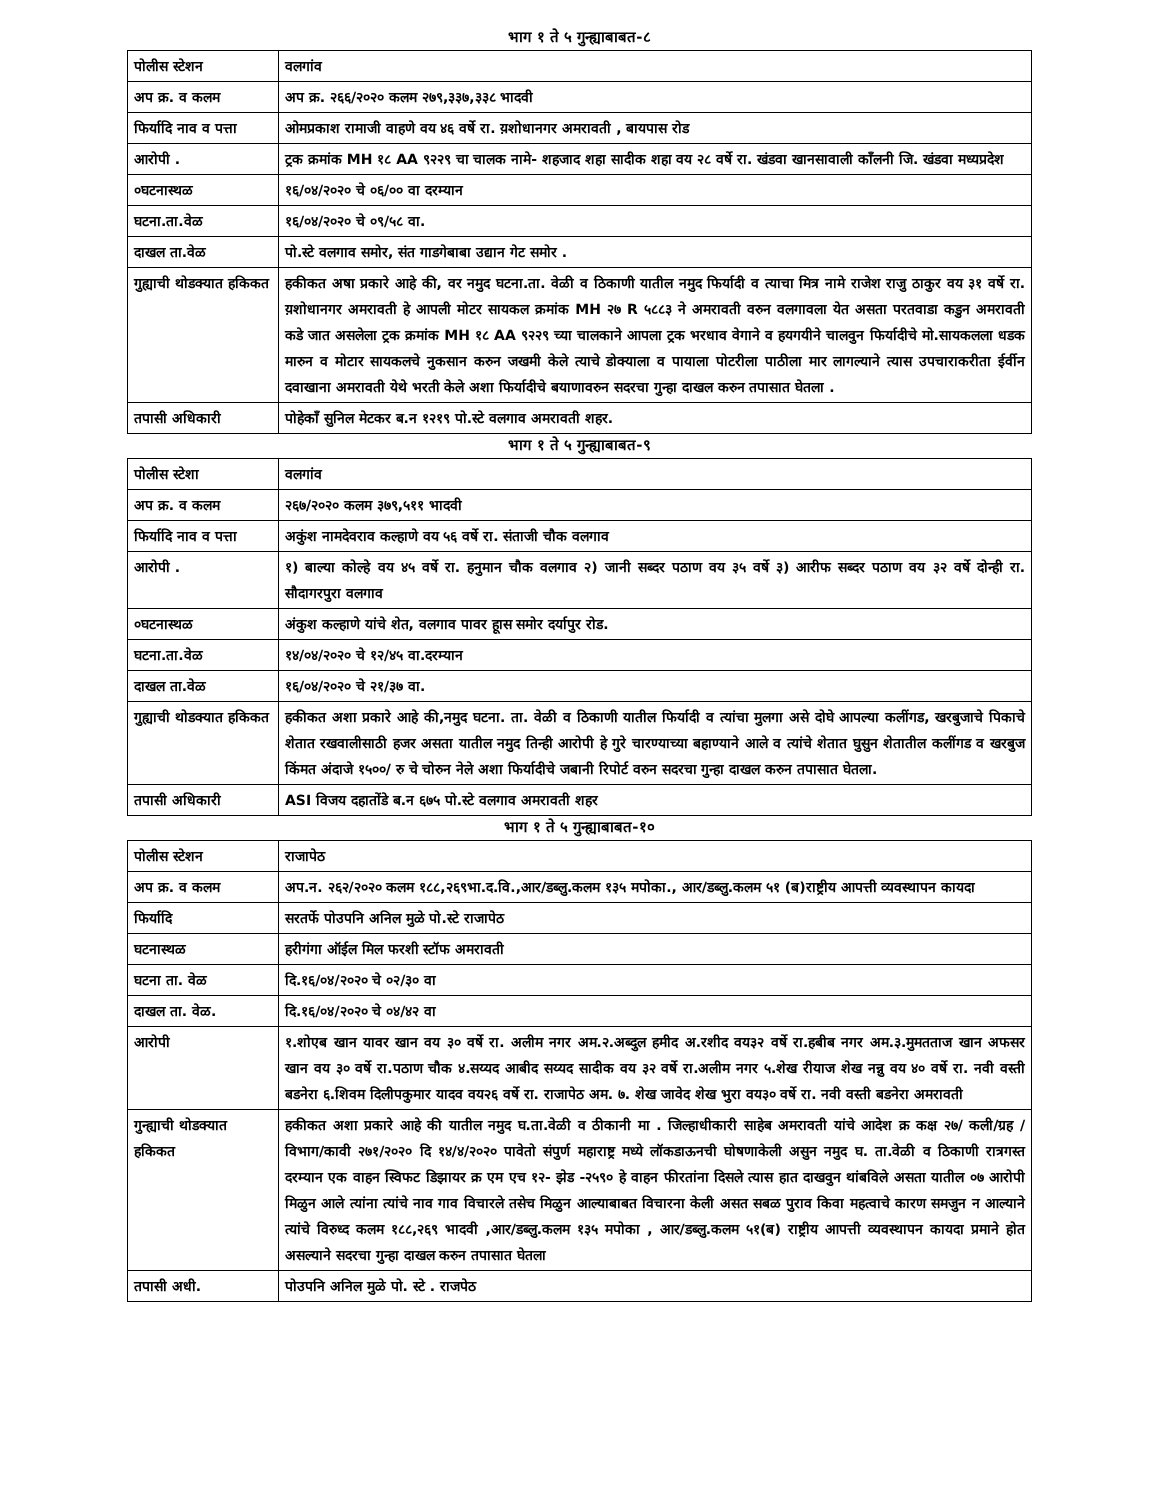भाग १ ते ५ गुन्ह्याबाबत-८
| पोलीस स्टेशन | वलगांव |
| अप क्र. व कलम | अप क्र. २६६/२०२० कलम २७९,३३७,३३८ भादवी |
| फिर्यादि नाव व पत्ता | ओमप्रकाश रामाजी वाहणे वय ४६ वर्षे रा. य़शोधानगर अमरावती , बायपास रोड |
| आरोपी . | ट्रक क्रमांक MH १८ AA ९२२९ चा चालक नामे- शहजाद शहा सादीक शहा वय २८ वर्षे रा. खंडवा खानसावाली कॉंलनी जि. खंडवा मध्यप्रदेश |
| ०घटनास्थळ | १६/०४/२०२० चे ०६/०० वा दरम्यान |
| घटना.ता.वेळ | १६/०४/२०२० चे ०९/५८ वा. |
| दाखल ता.वेळ | पो.स्टे वलगाव समोर, संत गाडगेबाबा उद्यान गेट समोर . |
| गुह्याची थोडक्यात हकिकत | हकीकत अषा प्रकारे आहे की, वर नमुद घटना.ता. वेळी व ठिकाणी यातील नमुद फिर्यादी व त्याचा मित्र नामे राजेश राजु ठाकुर वय ३१ वर्षे रा. य़शोधानगर अमरावती हे आपली मोटर सायकल क्रमांक MH २७ R ५८८३ ने अमरावती वरुन वलगावला येत असता परतवाडा कडुन अमरावती कडे जात असलेला ट्रक क्रमांक MH १८ AA ९२२९ च्या चालकाने आपला ट्रक भरधाव वेगाने व हयगयीने चालवुन फिर्यादीचे मो.सायकलला धडक मारुन व मोटार सायकलचे नुकसान करुन जखमी केले त्याचे डोक्याला व पायाला पोटरीला पाठीला मार लागल्याने त्यास उपचाराकरीता ईर्वीन दवाखाना अमरावती येथे भरती केले अशा फिर्यादीचे बयाणावरुन सदरचा गुन्हा दाखल करुन तपासात घेतला . |
| तपासी अधिकारी | पोहेकाँ सुनिल मेटकर ब.न १२१९ पो.स्टे वलगाव अमरावती शहर. |
भाग १ ते ५ गुन्ह्याबाबत-९
| पोलीस स्टेशा | वलगांव |
| अप क्र. व कलम | २६७/२०२० कलम ३७९,५११ भादवी |
| फिर्यादि नाव व पत्ता | अकुंश नामदेवराव कल्हाणे वय ५६ वर्षे रा. संताजी चौक वलगाव |
| आरोपी . | १) बाल्या कोल्हे वय ४५ वर्षे रा. हनुमान चौक वलगाव २) जानी सब्दर पठाण वय ३५ वर्षे ३) आरीफ सब्दर पठाण वय ३२ वर्षे दोन्ही रा. सौदागरपुरा वलगाव |
| ०घटनास्थळ | अंकुश कल्हाणे यांचे शेत, वलगाव पावर हूास समोर दर्यापुर रोड. |
| घटना.ता.वेळ | १४/०४/२०२० चे १२/४५ वा.दरम्यान |
| दाखल ता.वेळ | १६/०४/२०२० चे २१/३७ वा. |
| गुह्याची थोडक्यात हकिकत | हकीकत अशा प्रकारे आहे की,नमुद घटना. ता. वेळी व ठिकाणी यातील फिर्यादी व त्यांचा मुलगा असे दोघे आपल्या कलींगड, खरबुजाचे पिकाचे शेतात रखवालीसाठी हजर असता यातील नमुद तिन्ही आरोपी हे गुरे चारण्याच्या बहाण्याने आले व त्यांचे शेतात घुसुन शेतातील कलींगड व खरबुज किंमत अंदाजे १५००/ रु चे चोरुन नेले अशा फिर्यादीचे जबानी रिपोर्ट वरुन सदरचा गुन्हा दाखल करुन तपासात घेतला. |
| तपासी अधिकारी | ASI विजय दहातोंडे ब.न ६७५ पो.स्टे वलगाव अमरावती शहर |
भाग १ ते ५ गुन्ह्याबाबत-१०
| पोलीस स्टेशन | राजापेठ |
| अप क्र. व कलम | अप.न. २६२/२०२० कलम १८८,२६९भा.द.वि.,आर/डब्लु.कलम १३५ मपोका., आर/डब्लु.कलम ५१ (ब)राष्ट्रीय आपत्ती व्यवस्थापन कायदा |
| फिर्यादि | सरतर्फे पोउपनि अनिल मुळे पो.स्टे राजापेठ |
| घटनास्थळ | हरीगंगा ऑईल मिल फरशी स्टॉफ अमरावती |
| घटना ता. वेळ | दि.१६/०४/२०२० चे ०२/३० वा |
| दाखल ता. वेळ. | दि.१६/०४/२०२० चे ०४/४२ वा |
| आरोपी | १.शोएब खान यावर खान वय ३० वर्षे रा. अलीम नगर अम.२.अब्दुल हमीद अ.रशीद वय३२ वर्षे रा.हबीब नगर अम.३.मुमतताज खान अफसर खान वय ३० वर्षे रा.पठाण चौक ४.सय्यद आबीद सय्यद सादीक वय ३२ वर्षे रा.अलीम नगर ५.शेख रीयाज शेख नन्नु वय ४० वर्षे रा. नवी वस्ती बडनेरा ६.शिवम दिलीपकुमार यादव वय२६ वर्षे रा. राजापेठ अम. ७. शेख जावेद शेख भुरा वय३० वर्षे रा. नवी वस्ती बडनेरा अमरावती |
| गुन्ह्याची थोडक्यात हकिकत | हकीकत अशा प्रकारे आहे की यातील नमुद घ.ता.वेळी व ठीकानी मा . जिल्हाधीकारी साहेब अमरावती यांचे आदेश क्र कक्ष २७/ कली/ग्रह /विभाग/कावी २७१/२०२० दि १४/४/२०२० पावेतो संपुर्ण महाराष्ट्र मध्ये लॉकडाऊनची घोषणाकेली असुन नमुद घ. ता.वेळी व ठिकाणी रात्रगस्त दरम्यान एक वाहन स्विफट डिझायर क्र एम एच १२- झेड -२५९० हे वाहन फीरतांना दिसले त्यास हात दाखवुन थांबविले असता यातील ०७ आरोपी मिळुन आले त्यांना त्यांचे नाव गाव विचारले तसेच मिळुन आल्याबाबत विचारना केली असत सबळ पुराव किवा महत्वाचे कारण समजुन न आल्याने त्यांचे विरुध्द कलम १८८,२६९ भादवी ,आर/डब्लु.कलम १३५ मपोका , आर/डब्लु.कलम ५१(ब) राष्ट्रीय आपत्ती व्यवस्थापन कायदा प्रमाने होत असल्याने सदरचा गुन्हा दाखल करुन तपासात घेतला |
| तपासी अधी. | पोउपनि अनिल मुळे पो. स्टे . राजपेठ |